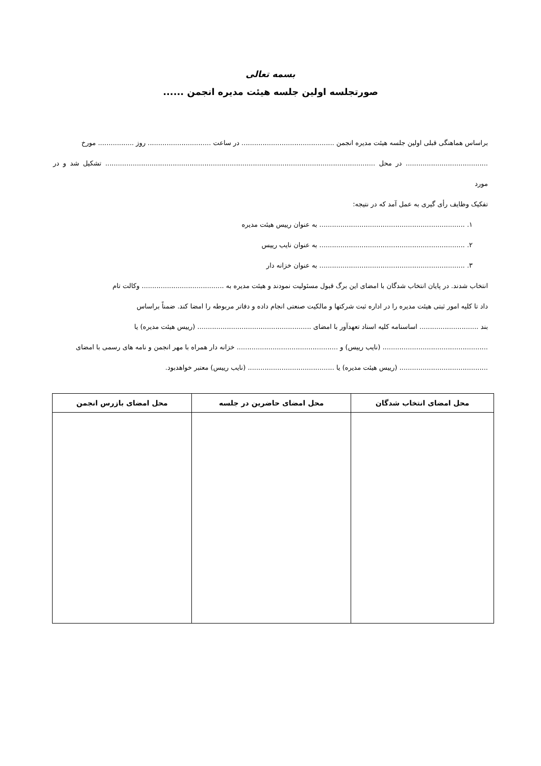بسمه تعالی
صورتجلسه اولین جلسه هیئت مدیره انجمن ......
براساس هماهنگی قبلی اولین جلسه هیئت مدیره انجمن ............................................ در ساعت .............................. روز ................. مورخ
....................................... در محل ................................................................................................................................ تشکیل شد و در مورد
تفکیک وظایف رأی گیری به عمل آمد که در نتیجه:
۱. ..................................................................... به عنوان رییس هیئت مدیره
۲. ..................................................................... به عنوان نایب رییس
۳. ..................................................................... به عنوان خزانه دار
انتخاب شدند. در پایان انتخاب شدگان با امضای این برگ قبول مسئولیت نمودند و هیئت مدیره به ....................................... وکالت تام
داد تا کلیه امور ثبتی هیئت مدیره را در اداره ثبت شرکتها و مالکیت صنعتی انجام داده و دفاتر مربوطه را امضا کند. ضمناً براساس
بند ............................ اساسنامه کلیه اسناد تعهدآور با امضای ...................................................... (رییس هیئت مدیره) یا
.................................................. (نایب رییس) و ................................................ خزانه دار همراه با مهر انجمن و نامه های رسمی با امضای
.......................................... (رییس هیئت مدیره) یا ......................................... (نایب رییس) معتبر خواهدبود.
| محل امضای انتخاب شدگان | محل امضای حاضرین در جلسه | محل امضای بازرس انجمن |
| --- | --- | --- |